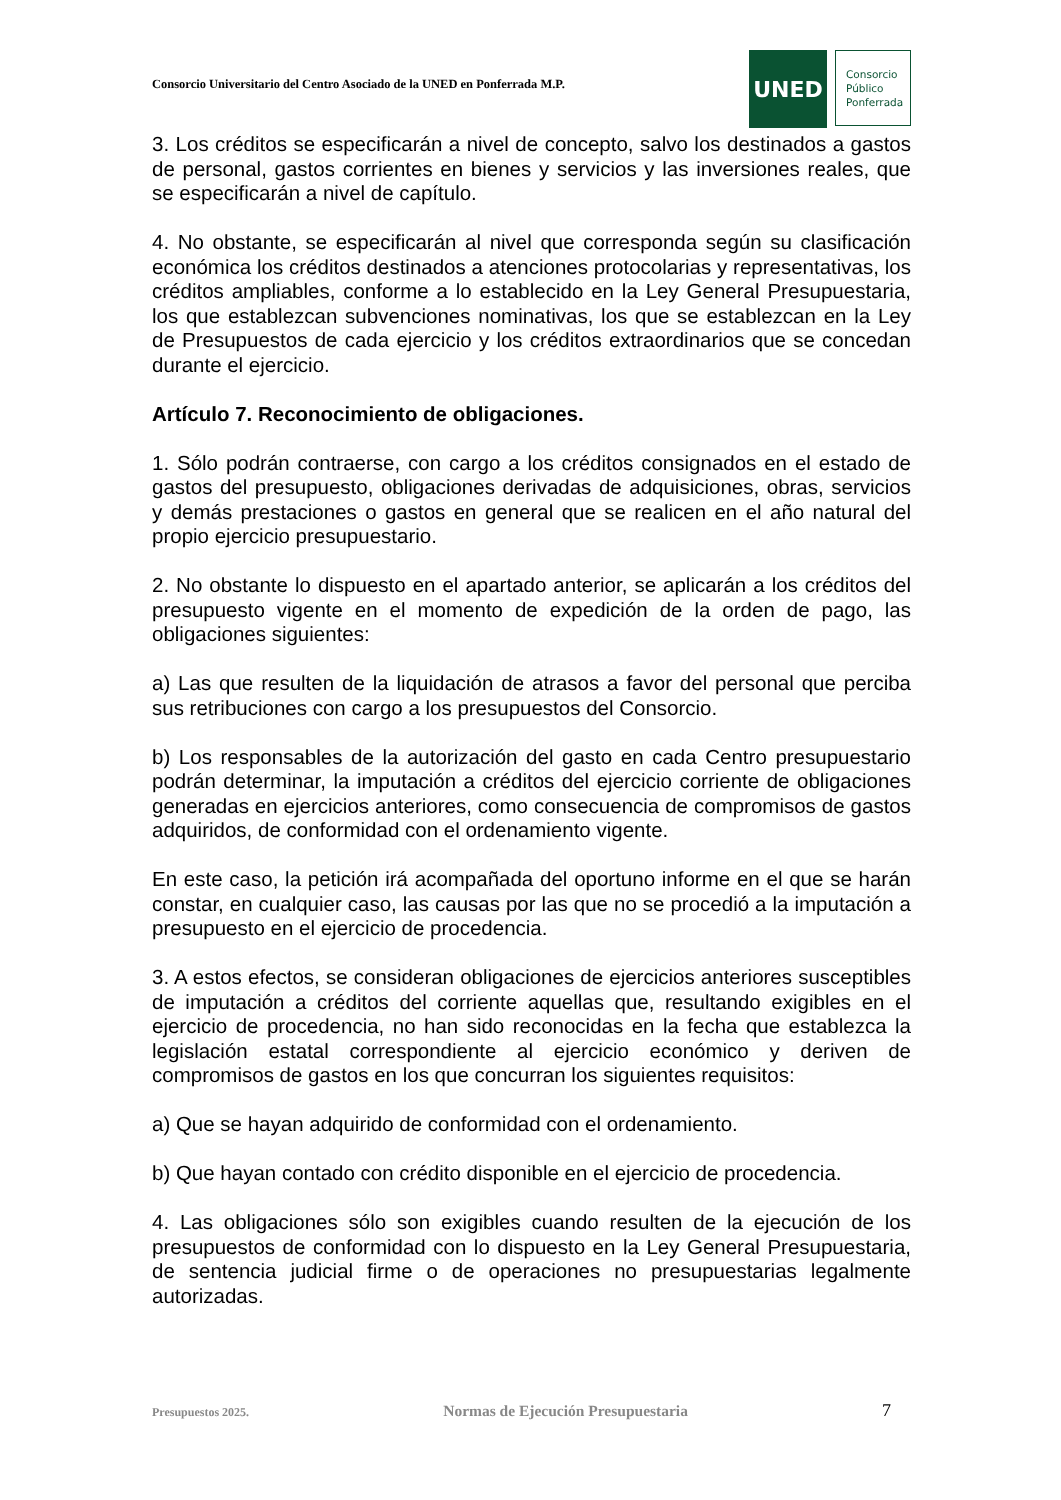Consorcio Universitario del Centro Asociado de la UNED en Ponferrada M.P.
UNED
Consorcio
Público
Ponferrada
3. Los créditos se especificarán a nivel de concepto, salvo los destinados a gastos de personal, gastos corrientes en bienes y servicios y las inversiones reales, que se especificarán a nivel de capítulo.
4. No obstante, se especificarán al nivel que corresponda según su clasificación económica los créditos destinados a atenciones protocolarias y representativas, los créditos ampliables, conforme a lo establecido en la Ley General Presupuestaria, los que establezcan subvenciones nominativas, los que se establezcan en la Ley de Presupuestos de cada ejercicio y los créditos extraordinarios que se concedan durante el ejercicio.
Artículo 7. Reconocimiento de obligaciones.
1. Sólo podrán contraerse, con cargo a los créditos consignados en el estado de gastos del presupuesto, obligaciones derivadas de adquisiciones, obras, servicios y demás prestaciones o gastos en general que se realicen en el año natural del propio ejercicio presupuestario.
2. No obstante lo dispuesto en el apartado anterior, se aplicarán a los créditos del presupuesto vigente en el momento de expedición de la orden de pago, las obligaciones siguientes:
a) Las que resulten de la liquidación de atrasos a favor del personal que perciba sus retribuciones con cargo a los presupuestos del Consorcio.
b) Los responsables de la autorización del gasto en cada Centro presupuestario podrán determinar, la imputación a créditos del ejercicio corriente de obligaciones generadas en ejercicios anteriores, como consecuencia de compromisos de gastos adquiridos, de conformidad con el ordenamiento vigente.
En este caso, la petición irá acompañada del oportuno informe en el que se harán constar, en cualquier caso, las causas por las que no se procedió a la imputación a presupuesto en el ejercicio de procedencia.
3. A estos efectos, se consideran obligaciones de ejercicios anteriores susceptibles de imputación a créditos del corriente aquellas que, resultando exigibles en el ejercicio de procedencia, no han sido reconocidas en la fecha que establezca la legislación estatal correspondiente al ejercicio económico y deriven de compromisos de gastos en los que concurran los siguientes requisitos:
a) Que se hayan adquirido de conformidad con el ordenamiento.
b) Que hayan contado con crédito disponible en el ejercicio de procedencia.
4. Las obligaciones sólo son exigibles cuando resulten de la ejecución de los presupuestos de conformidad con lo dispuesto en la Ley General Presupuestaria, de sentencia judicial firme o de operaciones no presupuestarias legalmente autorizadas.
Presupuestos 2025. Normas de Ejecución Presupuestaria 7